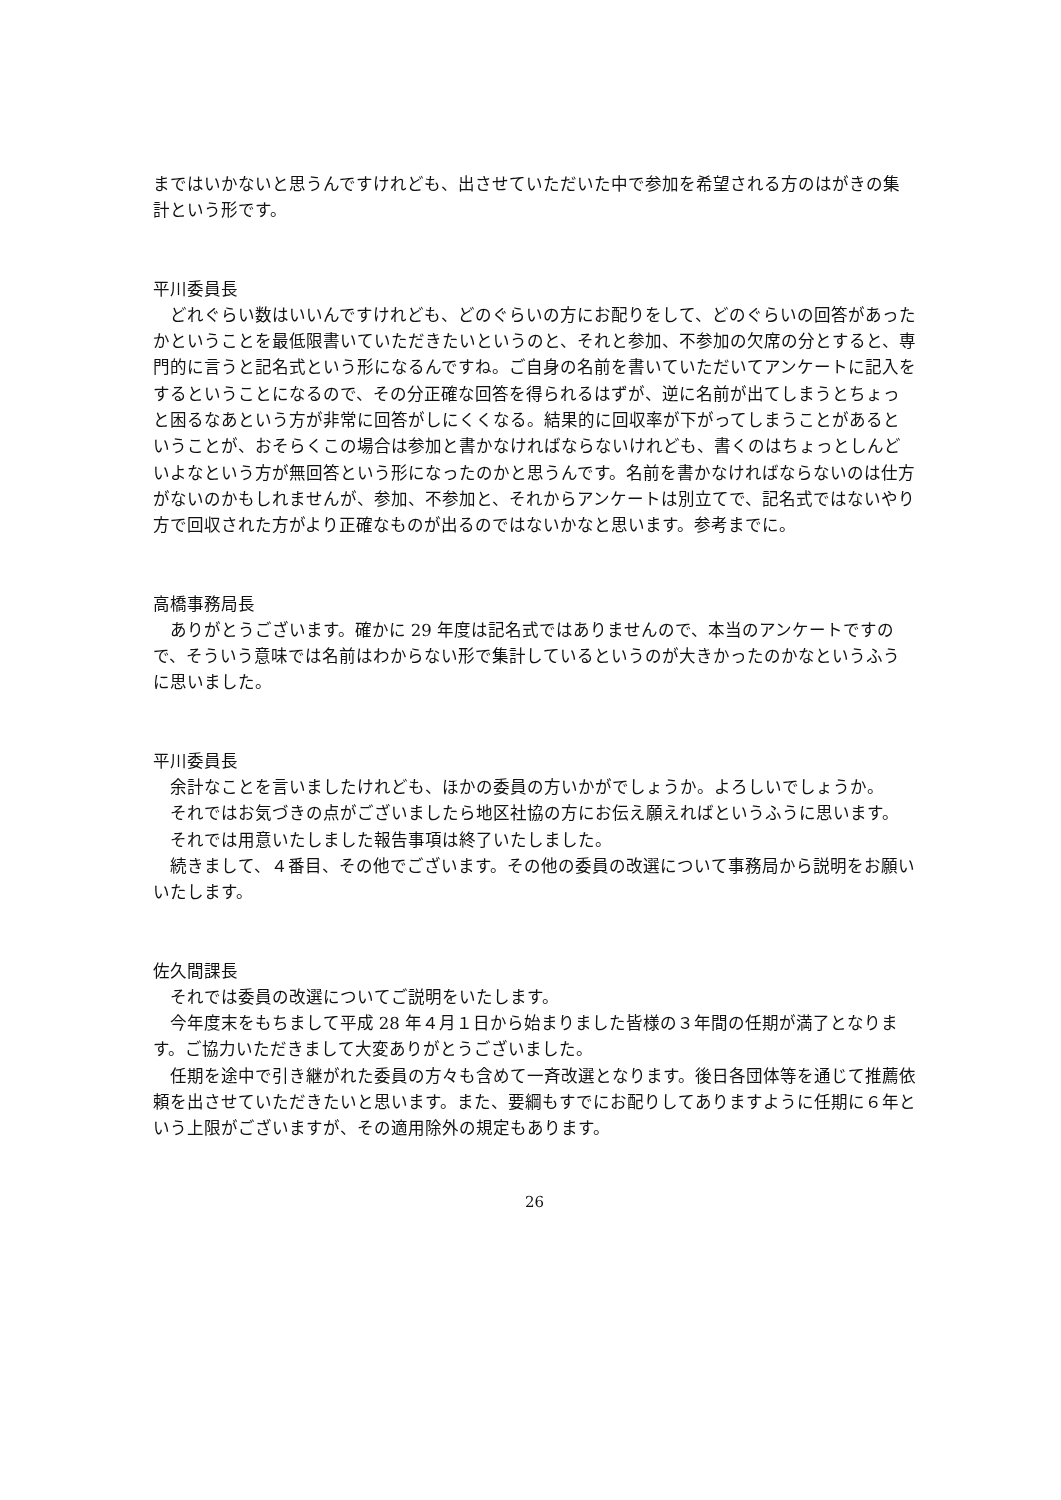まではいかないと思うんですけれども、出させていただいた中で参加を希望される方のはがきの集計という形です。
平川委員長
どれぐらい数はいいんですけれども、どのぐらいの方にお配りをして、どのぐらいの回答があったかということを最低限書いていただきたいというのと、それと参加、不参加の欠席の分とすると、専門的に言うと記名式という形になるんですね。ご自身の名前を書いていただいてアンケートに記入をするということになるので、その分正確な回答を得られるはずが、逆に名前が出てしまうとちょっと困るなあという方が非常に回答がしにくくなる。結果的に回収率が下がってしまうことがあるということが、おそらくこの場合は参加と書かなければならないけれども、書くのはちょっとしんどいよなという方が無回答という形になったのかと思うんです。名前を書かなければならないのは仕方がないのかもしれませんが、参加、不参加と、それからアンケートは別立てで、記名式ではないやり方で回収された方がより正確なものが出るのではないかなと思います。参考までに。
高橋事務局長
ありがとうございます。確かに 29 年度は記名式ではありませんので、本当のアンケートですので、そういう意味では名前はわからない形で集計しているというのが大きかったのかなというふうに思いました。
平川委員長
余計なことを言いましたけれども、ほかの委員の方いかがでしょうか。よろしいでしょうか。
それではお気づきの点がございましたら地区社協の方にお伝え願えればというふうに思います。
それでは用意いたしました報告事項は終了いたしました。
続きまして、４番目、その他でございます。その他の委員の改選について事務局から説明をお願いいたします。
佐久間課長
それでは委員の改選についてご説明をいたします。
今年度末をもちまして平成 28 年４月１日から始まりました皆様の３年間の任期が満了となります。ご協力いただきまして大変ありがとうございました。
任期を途中で引き継がれた委員の方々も含めて一斉改選となります。後日各団体等を通じて推薦依頼を出させていただきたいと思います。また、要綱もすでにお配りしてありますように任期に６年という上限がございますが、その適用除外の規定もあります。
26